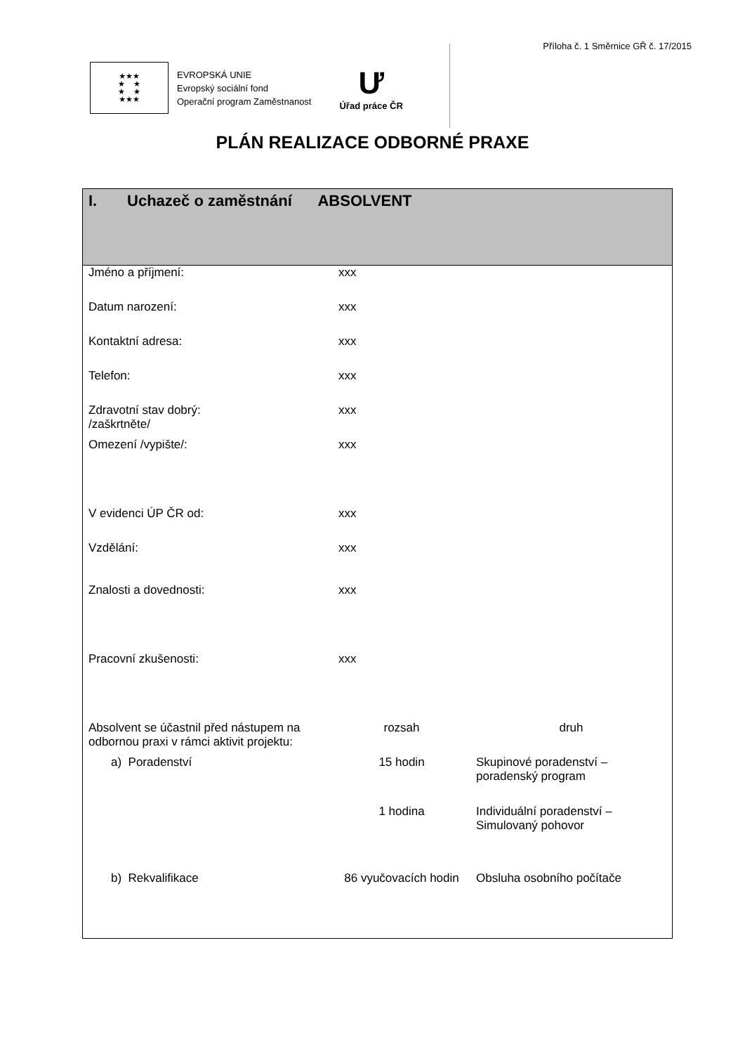Příloha č. 1 Směrnice GŘ č. 17/2015
★★★
★ ★
★ ★
★★★
EVROPSKÁ UNIE
Evropský sociální fond
Operační program Zaměstnanost
Ư
Úřad práce ČR
PLÁN REALIZACE ODBORNÉ PRAXE
| I. Uchazeč o zaměstnání ABSOLVENT | | |
| --- | --- | --- |
| Jméno a příjmení: | xxx | |
| Datum narození: | xxx | |
| Kontaktní adresa: | xxx | |
| Telefon: | xxx | |
| Zdravotní stav dobrý: /zaškrtněte/ | xxx | |
| Omezení /vypište/: | xxx | |
| V evidenci ÚP ČR od: | xxx | |
| Vzdělání: | xxx | |
| Znalosti a dovednosti: | xxx | |
| Pracovní zkušenosti: | xxx | |
| Absolvent se účastnil před nástupem na odbornou praxi v rámci aktivit projektu: | rozsah | druh |
| a) Poradenství | 15 hodin | Skupinové poradenství – poradenský program |
| | 1 hodina | Individuální poradenství – Simulovaný pohovor |
| b) Rekvalifikace | 86 vyučovacích hodin | Obsluha osobního počítače |